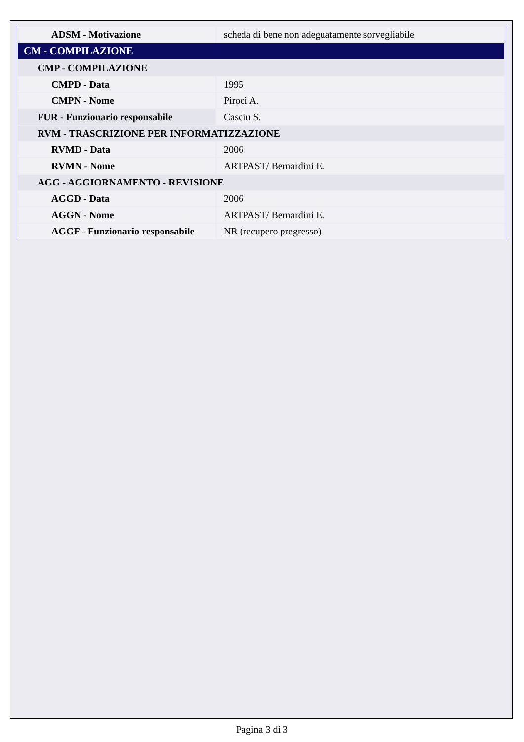| ADSM - Motivazione | scheda di bene non adeguatamente sorvegliabile |
| CM - COMPILAZIONE | |
| CMP - COMPILAZIONE | |
| CMPD - Data | 1995 |
| CMPN - Nome | Piroci A. |
| FUR - Funzionario responsabile | Casciu S. |
| RVM - TRASCRIZIONE PER INFORMATIZZAZIONE | |
| RVMD - Data | 2006 |
| RVMN - Nome | ARTPAST/ Bernardini E. |
| AGG - AGGIORNAMENTO - REVISIONE | |
| AGGD - Data | 2006 |
| AGGN - Nome | ARTPAST/ Bernardini E. |
| AGGF - Funzionario responsabile | NR (recupero pregresso) |
Pagina 3 di 3